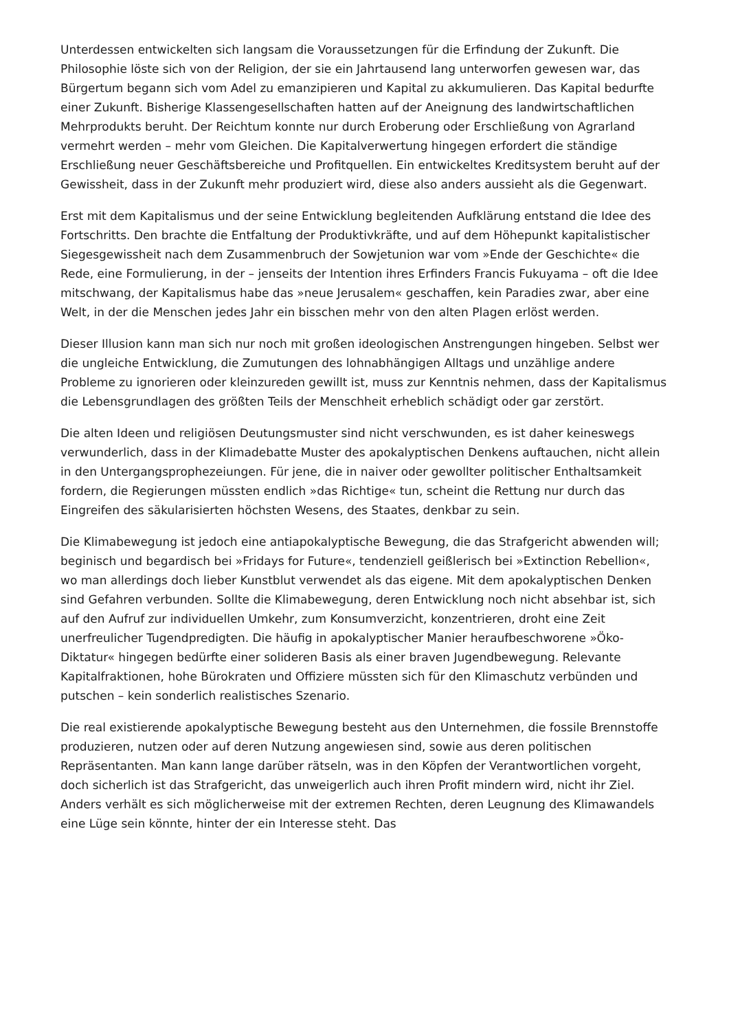Unterdessen entwickelten sich langsam die Voraussetzungen für die Erfindung der Zukunft. Die Philosophie löste sich von der Religion, der sie ein Jahrtausend lang unterworfen gewesen war, das Bürgertum begann sich vom Adel zu emanzipieren und Kapital zu akkumulieren. Das Kapital bedurfte einer Zukunft. Bisherige Klassengesellschaften hatten auf der Aneignung des landwirtschaftlichen Mehrprodukts beruht. Der Reichtum konnte nur durch Eroberung oder Erschließung von Agrarland vermehrt werden – mehr vom Gleichen. Die Kapitalverwertung hingegen erfordert die ständige Erschließung neuer Geschäftsbereiche und Profitquellen. Ein entwickeltes Kreditsystem beruht auf der Gewissheit, dass in der Zukunft mehr produziert wird, diese also anders aussieht als die Gegenwart.
Erst mit dem Kapitalismus und der seine Entwicklung begleitenden Aufklärung entstand die Idee des Fortschritts. Den brachte die Entfaltung der Produktivkräfte, und auf dem Höhepunkt kapitalistischer Siegesgewissheit nach dem Zusammenbruch der Sowjetunion war vom »Ende der Geschichte« die Rede, eine Formulierung, in der – jenseits der Intention ihres Erfinders Francis Fukuyama – oft die Idee mitschwang, der Kapitalismus habe das »neue Jerusalem« geschaffen, kein Paradies zwar, aber eine Welt, in der die Menschen jedes Jahr ein bisschen mehr von den alten Plagen erlöst werden.
Dieser Illusion kann man sich nur noch mit großen ideologischen Anstrengungen hingeben. Selbst wer die ungleiche Entwicklung, die Zumutungen des lohnabhängigen Alltags und unzählige andere Probleme zu ignorieren oder kleinzureden gewillt ist, muss zur Kenntnis nehmen, dass der Kapitalismus die Lebensgrundlagen des größten Teils der Menschheit erheblich schädigt oder gar zerstört.
Die alten Ideen und religiösen Deutungsmuster sind nicht verschwunden, es ist daher keineswegs verwunderlich, dass in der Klimadebatte Muster des apokalyptischen Denkens auftauchen, nicht allein in den Untergangsprophezeiungen. Für jene, die in naiver oder gewollter politischer Enthaltsamkeit fordern, die Regierungen müssten endlich »das Richtige« tun, scheint die Rettung nur durch das Eingreifen des säkularisierten höchsten Wesens, des Staates, denkbar zu sein.
Die Klimabewegung ist jedoch eine antiapokalyptische Bewegung, die das Strafgericht abwenden will; beginisch und begardisch bei »Fridays for Future«, tendenziell geißlerisch bei »Extinction Rebellion«, wo man allerdings doch lieber Kunstblut verwendet als das eigene. Mit dem apokalyptischen Denken sind Gefahren verbunden. Sollte die Klimabewegung, deren Entwicklung noch nicht absehbar ist, sich auf den Aufruf zur individuellen Umkehr, zum Konsumverzicht, konzentrieren, droht eine Zeit unerfreulicher Tugendpredigten. Die häufig in apokalyptischer Manier heraufbeschworene »Öko-Diktatur« hingegen bedürfte einer solideren Basis als einer braven Jugendbewegung. Relevante Kapitalfraktionen, hohe Bürokraten und Offiziere müssten sich für den Klimaschutz verbünden und putschen – kein sonderlich realistisches Szenario.
Die real existierende apokalyptische Bewegung besteht aus den Unternehmen, die fossile Brennstoffe produzieren, nutzen oder auf deren Nutzung angewiesen sind, sowie aus deren politischen Repräsentanten. Man kann lange darüber rätseln, was in den Köpfen der Verantwortlichen vorgeht, doch sicherlich ist das Strafgericht, das unweigerlich auch ihren Profit mindern wird, nicht ihr Ziel. Anders verhält es sich möglicherweise mit der extremen Rechten, deren Leugnung des Klimawandels eine Lüge sein könnte, hinter der ein Interesse steht. Das